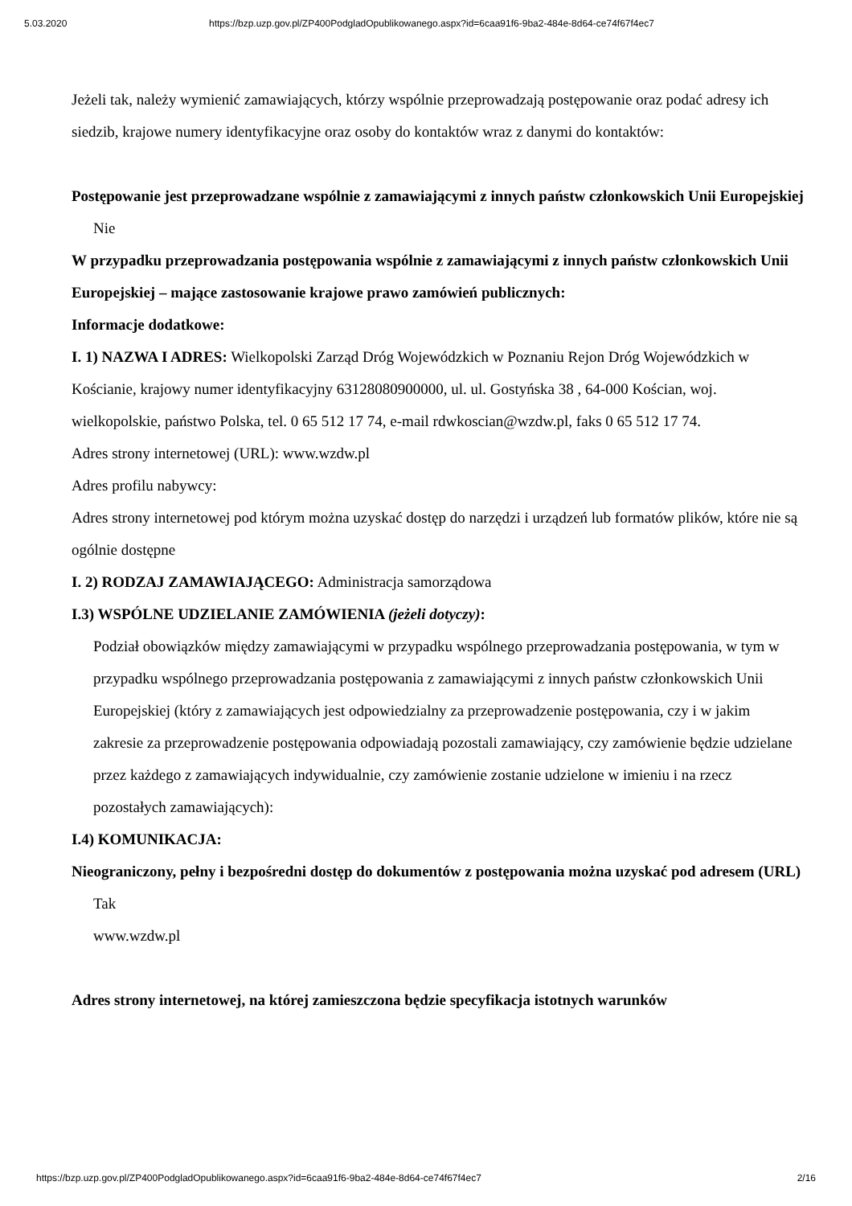5.03.2020 https://bzp.uzp.gov.pl/ZP400PodgladOpublikowanego.aspx?id=6caa91f6-9ba2-484e-8d64-ce74f67f4ec7
Jeżeli tak, należy wymienić zamawiających, którzy wspólnie przeprowadzają postępowanie oraz podać adresy ich siedzib, krajowe numery identyfikacyjne oraz osoby do kontaktów wraz z danymi do kontaktów:
Postępowanie jest przeprowadzane wspólnie z zamawiającymi z innych państw członkowskich Unii Europejskiej
Nie
W przypadku przeprowadzania postępowania wspólnie z zamawiającymi z innych państw członkowskich Unii Europejskiej – mające zastosowanie krajowe prawo zamówień publicznych:
Informacje dodatkowe:
I. 1) NAZWA I ADRES: Wielkopolski Zarząd Dróg Wojewódzkich w Poznaniu Rejon Dróg Wojewódzkich w Kościanie, krajowy numer identyfikacyjny 63128080900000, ul. ul. Gostyńska 38 , 64-000 Kościan, woj. wielkopolskie, państwo Polska, tel. 0 65 512 17 74, e-mail rdwkoscian@wzdw.pl, faks 0 65 512 17 74.
Adres strony internetowej (URL): www.wzdw.pl
Adres profilu nabywcy:
Adres strony internetowej pod którym można uzyskać dostęp do narzędzi i urządzeń lub formatów plików, które nie są ogólnie dostępne
I. 2) RODZAJ ZAMAWIAJĄCEGO: Administracja samorządowa
I.3) WSPÓLNE UDZIELANIE ZAMÓWIENIA (jeżeli dotyczy):
Podział obowiązków między zamawiającymi w przypadku wspólnego przeprowadzania postępowania, w tym w przypadku wspólnego przeprowadzania postępowania z zamawiającymi z innych państw członkowskich Unii Europejskiej (który z zamawiających jest odpowiedzialny za przeprowadzenie postępowania, czy i w jakim zakresie za przeprowadzenie postępowania odpowiadają pozostali zamawiający, czy zamówienie będzie udzielane przez każdego z zamawiających indywidualnie, czy zamówienie zostanie udzielone w imieniu i na rzecz pozostałych zamawiających):
I.4) KOMUNIKACJA:
Nieograniczony, pełny i bezpośredni dostęp do dokumentów z postępowania można uzyskać pod adresem (URL)
Tak
www.wzdw.pl
Adres strony internetowej, na której zamieszczona będzie specyfikacja istotnych warunków
https://bzp.uzp.gov.pl/ZP400PodgladOpublikowanego.aspx?id=6caa91f6-9ba2-484e-8d64-ce74f67f4ec7 2/16